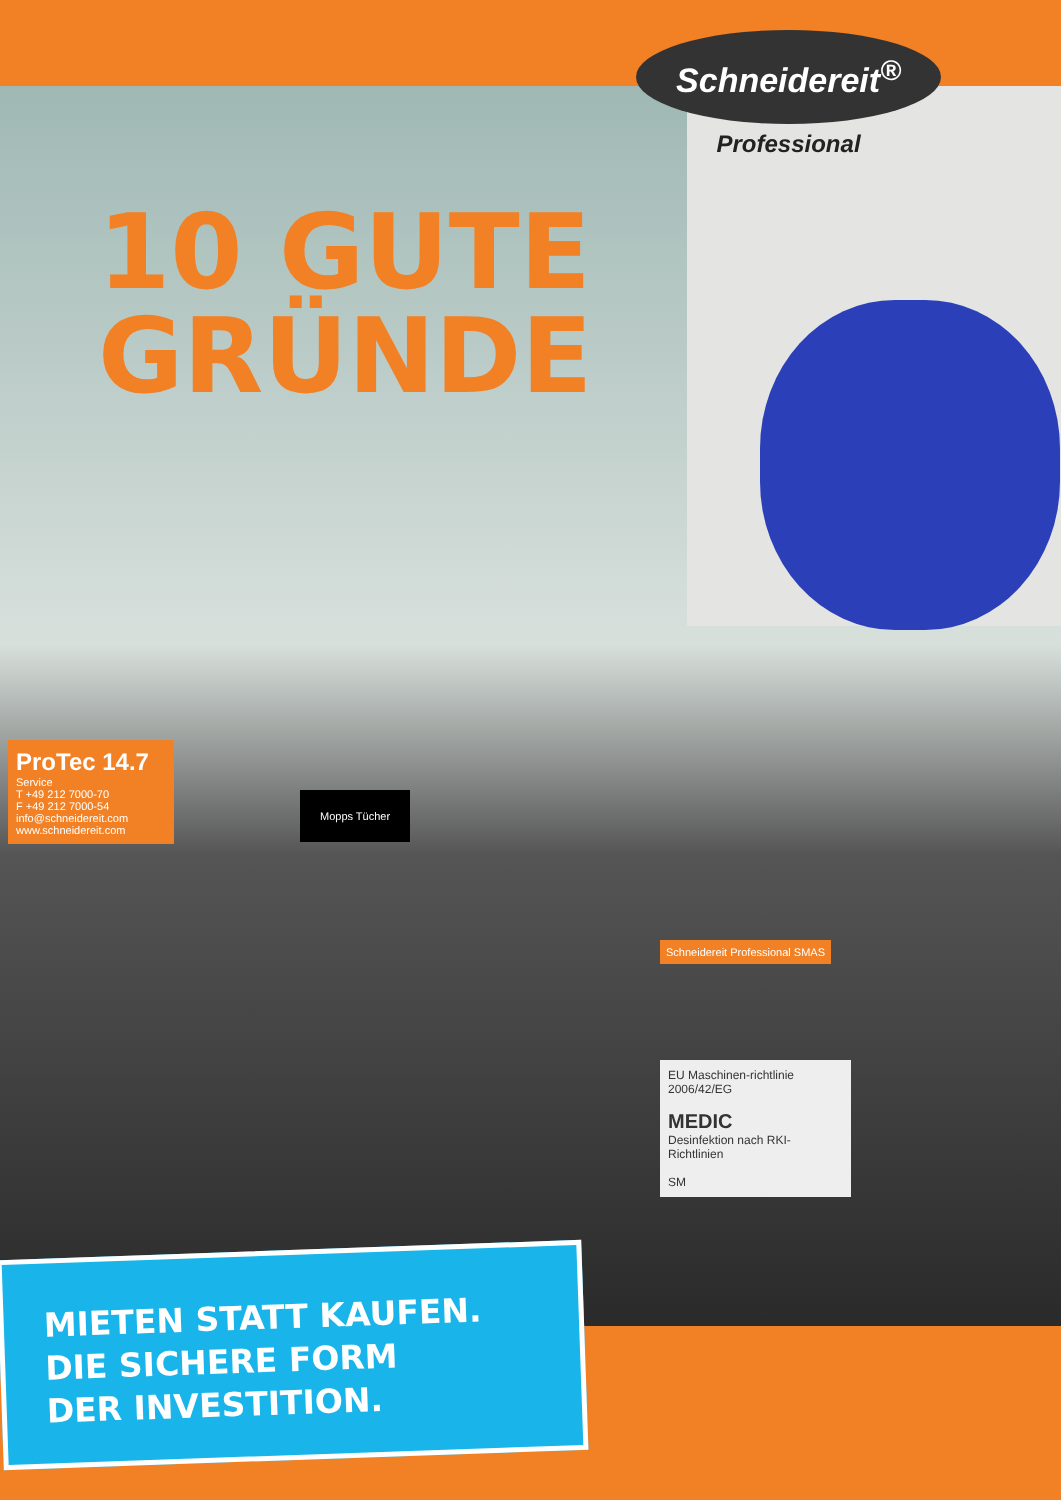Schneidereit<sup>®</sup>
Professional
10 GUTE
GRÜNDE
ProTec 14.7
Service
T +49 212 7000-70
F +49 212 7000-54
info@schneidereit.com
www.schneidereit.com
Mopps Tücher
Schneidereit Professional SMAS
EU Maschinen-richtlinie 2006/42/EG
MEDIC
Desinfektion nach RKI-Richtlinien
SM
MIETEN STATT KAUFEN.
DIE SICHERE FORM
DER INVESTITION.